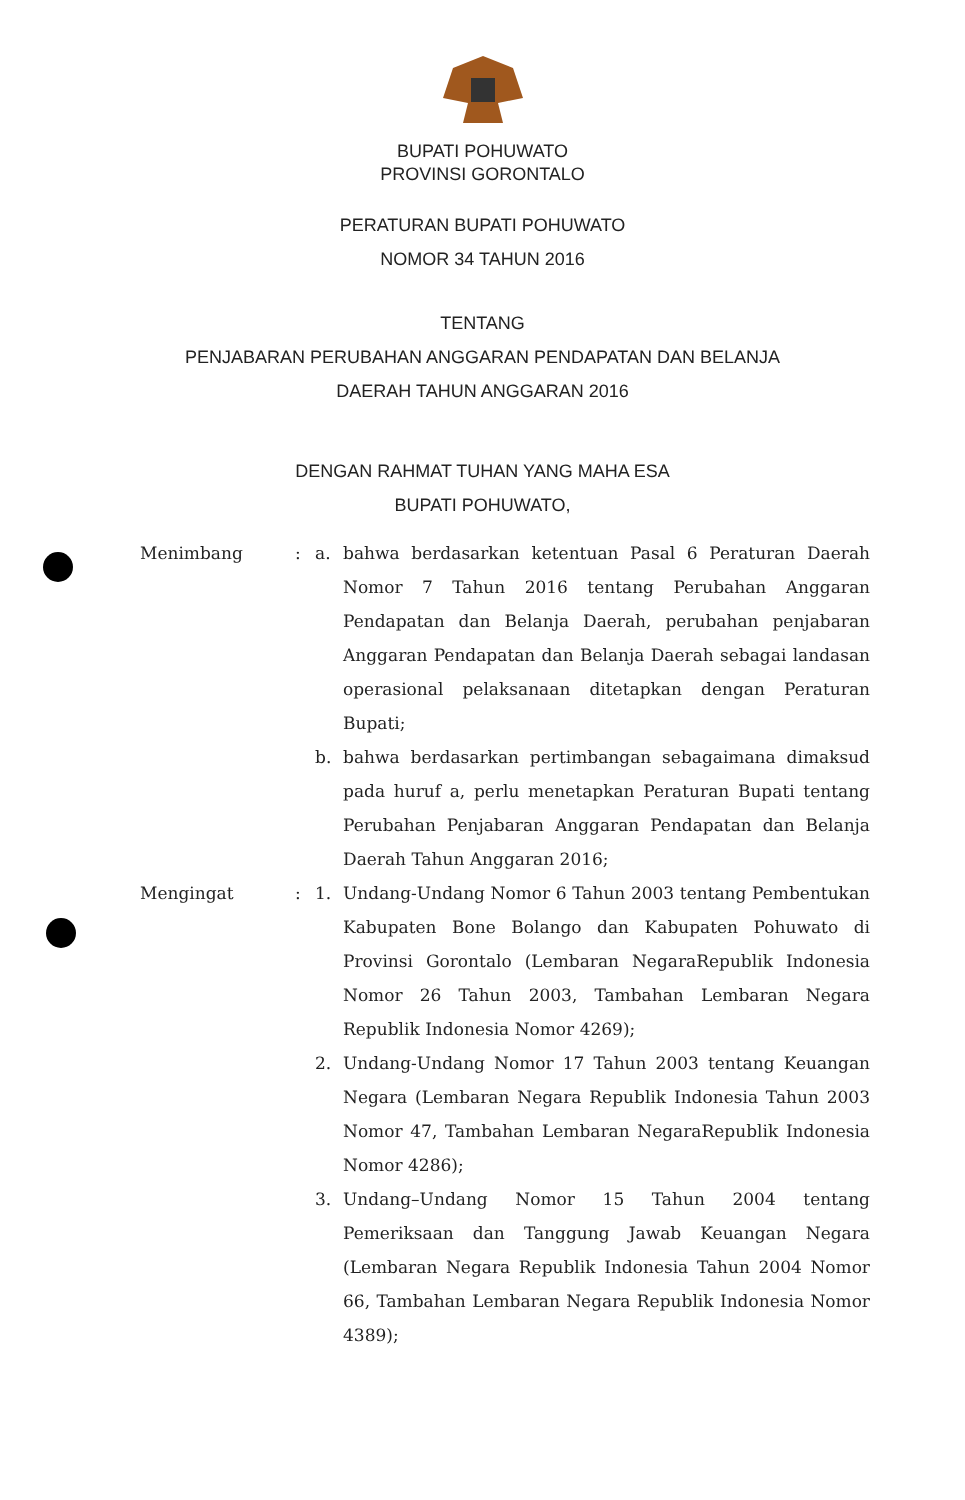BUPATI POHUWATO
PROVINSI GORONTALO
PERATURAN BUPATI POHUWATO
NOMOR 34 TAHUN 2016
TENTANG
PENJABARAN PERUBAHAN ANGGARAN PENDAPATAN DAN BELANJA
DAERAH TAHUN ANGGARAN 2016
DENGAN RAHMAT TUHAN YANG MAHA ESA
BUPATI POHUWATO,
| Menimbang | : | a. | bahwa berdasarkan ketentuan Pasal 6 Peraturan Daerah Nomor 7 Tahun 2016 tentang Perubahan Anggaran Pendapatan dan Belanja Daerah, perubahan penjabaran Anggaran Pendapatan dan Belanja Daerah sebagai landasan operasional pelaksanaan ditetapkan dengan Peraturan Bupati; |
| | | b. | bahwa berdasarkan pertimbangan sebagaimana dimaksud pada huruf a, perlu menetapkan Peraturan Bupati tentang Perubahan Penjabaran Anggaran Pendapatan dan Belanja Daerah Tahun Anggaran 2016; |
| Mengingat | : | 1. | Undang-Undang Nomor 6 Tahun 2003 tentang Pembentukan Kabupaten Bone Bolango dan Kabupaten Pohuwato di Provinsi Gorontalo (Lembaran NegaraRepublik Indonesia Nomor 26 Tahun 2003, Tambahan Lembaran Negara Republik Indonesia Nomor 4269); |
| | | 2. | Undang-Undang Nomor 17 Tahun 2003 tentang Keuangan Negara (Lembaran Negara Republik Indonesia Tahun 2003 Nomor 47, Tambahan Lembaran NegaraRepublik Indonesia Nomor 4286); |
| | | 3. | Undang–Undang Nomor 15 Tahun 2004 tentang Pemeriksaan dan Tanggung Jawab Keuangan Negara (Lembaran Negara Republik Indonesia Tahun 2004 Nomor 66, Tambahan Lembaran Negara Republik Indonesia Nomor 4389); |